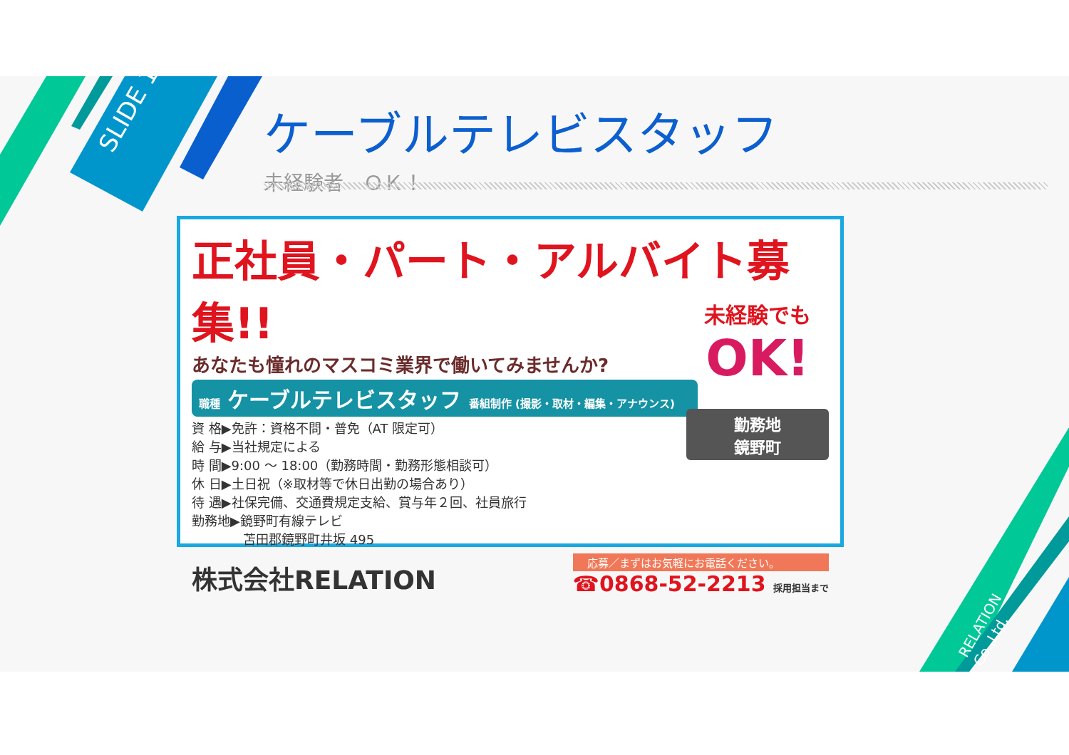SLIDE 12
ケーブルテレビスタッフ
未経験者　ＯＫ！
正社員・パート・アルバイト募集!!
あなたも憧れのマスコミ業界で働いてみませんか?
職種 ケーブルテレビスタッフ 番組制作 (撮影・取材・編集・アナウンス)
資 格▶免許：資格不問・普免（AT 限定可）
給 与▶当社規定による
時 間▶9:00 ～ 18:00（勤務時間・勤務形態相談可）
休 日▶土日祝（※取材等で休日出勤の場合あり）
待 遇▶社保完備、交通費規定支給、賞与年２回、社員旅行
勤務地▶鏡野町有線テレビ
　　　　苫田郡鏡野町井坂 495
未経験でも
OK!
勤務地
鏡野町
株式会社RELATION
応募／まずはお気軽にお電話ください。
☎0868-52-2213 採用担当まで
RELATION Co.,Ltd.